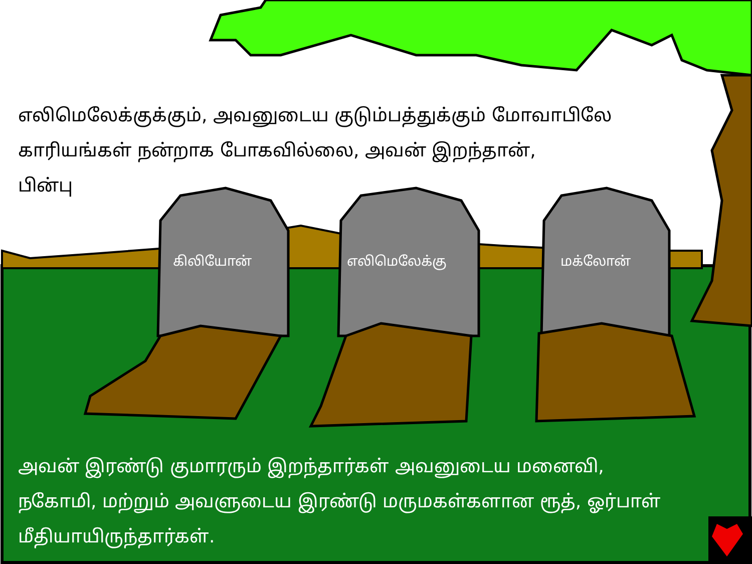எலிமெலேக்குக்கும், அவனுடைய குடும்பத்துக்கும் மோவாபிலே காரியங்கள் நன்றாக போகவில்லை, அவன் இறந்தான்,
பின்பு
கிலியோன் எலிமெலேக்கு மக்லோன்
அவன் இரண்டு குமாரரும் இறந்தார்கள் அவனுடைய மனைவி, நகோமி, மற்றும் அவளுடைய இரண்டு மருமகள்களான ரூத், ஓர்பாள் மீதியாயிருந்தார்கள்.